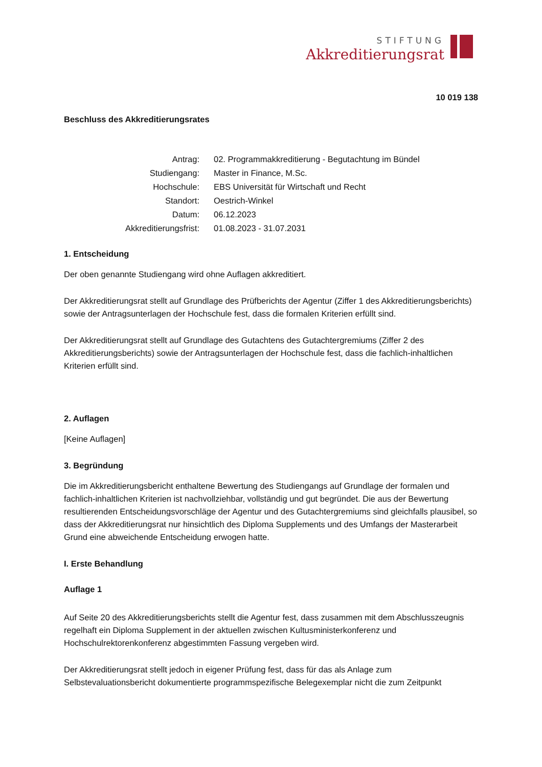STIFTUNG
Akkreditierungsrat
10 019 138
Beschluss des Akkreditierungsrates
| Antrag: | 02. Programmakkreditierung - Begutachtung im Bündel |
| Studiengang: | Master in Finance, M.Sc. |
| Hochschule: | EBS Universität für Wirtschaft und Recht |
| Standort: | Oestrich-Winkel |
| Datum: | 06.12.2023 |
| Akkreditierungsfrist: | 01.08.2023 - 31.07.2031 |
1. Entscheidung
Der oben genannte Studiengang wird ohne Auflagen akkreditiert.
Der Akkreditierungsrat stellt auf Grundlage des Prüfberichts der Agentur (Ziffer 1 des Akkreditierungsberichts) sowie der Antragsunterlagen der Hochschule fest, dass die formalen Kriterien erfüllt sind.
Der Akkreditierungsrat stellt auf Grundlage des Gutachtens des Gutachtergremiums (Ziffer 2 des Akkreditierungsberichts) sowie der Antragsunterlagen der Hochschule fest, dass die fachlich-inhaltlichen Kriterien erfüllt sind.
2. Auflagen
[Keine Auflagen]
3. Begründung
Die im Akkreditierungsbericht enthaltene Bewertung des Studiengangs auf Grundlage der formalen und fachlich-inhaltlichen Kriterien ist nachvollziehbar, vollständig und gut begründet. Die aus der Bewertung resultierenden Entscheidungsvorschläge der Agentur und des Gutachtergremiums sind gleichfalls plausibel, so dass der Akkreditierungsrat nur hinsichtlich des Diploma Supplements und des Umfangs der Masterarbeit Grund eine abweichende Entscheidung erwogen hatte.
I. Erste Behandlung
Auflage 1
Auf Seite 20 des Akkreditierungsberichts stellt die Agentur fest, dass zusammen mit dem Abschlusszeugnis regelhaft ein Diploma Supplement in der aktuellen zwischen Kultusministerkonferenz und Hochschulrektorenkonferenz abgestimmten Fassung vergeben wird.
Der Akkreditierungsrat stellt jedoch in eigener Prüfung fest, dass für das als Anlage zum Selbstevaluationsbericht dokumentierte programmspezifische Belegexemplar nicht die zum Zeitpunkt